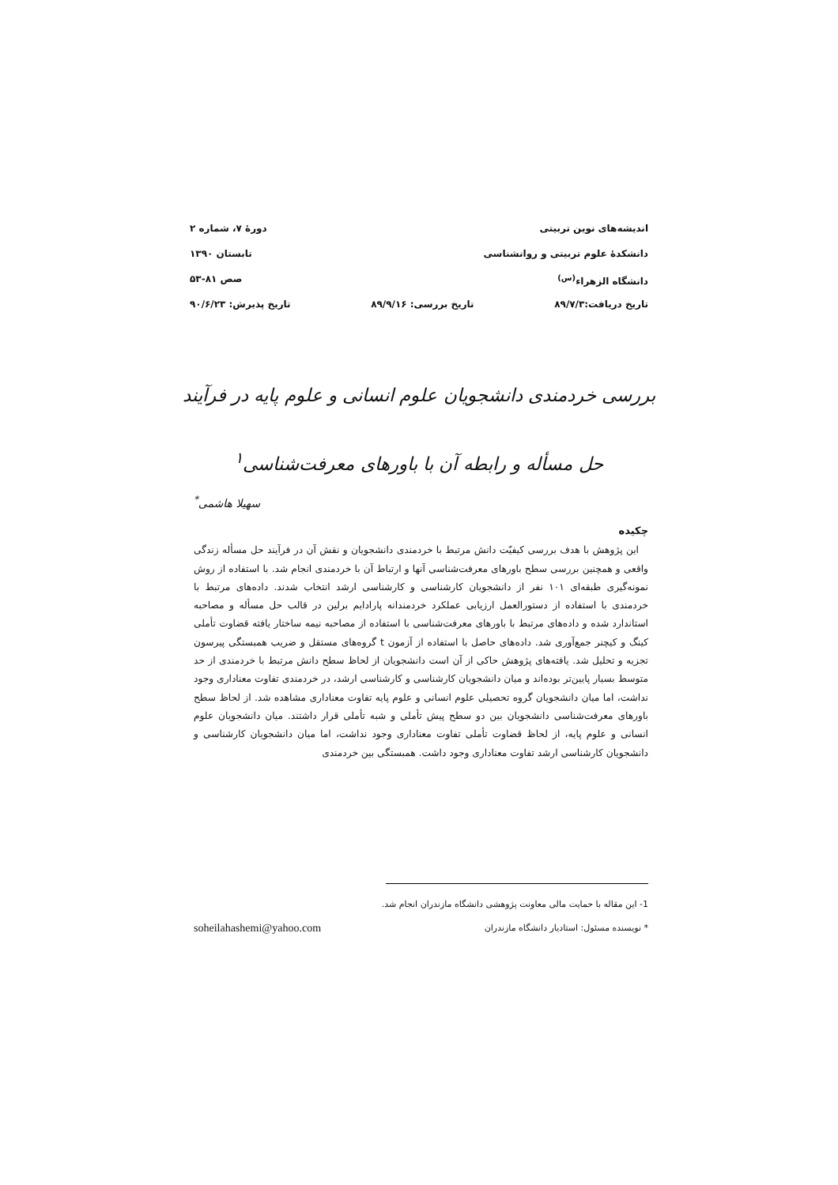اندیشه‌های نوین تربیتی دورهٔ ۷، شماره ۲
دانشکدهٔ علوم تربیتی و روانشناسی تابستان ۱۳۹۰
دانشگاه الزهراء<sup>(س)</sup> صص ۸۱-۵۳
تاریخ دریافت:۸۹/۷/۳ تاریخ بررسی: ۸۹/۹/۱۶ تاریخ پذیرش: ۹۰/۶/۲۳
بررسی خردمندی دانشجویان علوم انسانی و علوم پایه در فرآیند حل مسأله و رابطه آن با باورهای معرفت‌شناسی<sup>۱</sup>
سهیلا هاشمی<sup>*</sup>
چکیده
این پژوهش با هدف بررسی کیفیّت دانش مرتبط با خردمندی دانشجویان و نقش آن در فرآیند حل مسأله زندگی واقعی و همچنین بررسی سطح باورهای معرفت‌شناسی آنها و ارتباط آن با خردمندی انجام شد. با استفاده از روش نمونه‌گیری طبقه‌ای ۱۰۱ نفر از دانشجویان کارشناسی و کارشناسی ارشد انتخاب شدند. داده‌های مرتبط با خردمندی با استفاده از دستورالعمل ارزیابی عملکرد خردمندانه پارادایم برلین در قالب حل مسأله و مصاحبه استاندارد شده و داده‌های مرتبط با باورهای معرفت‌شناسی با استفاده از مصاحبه نیمه ساختار یافته قضاوت تأملی کینگ و کیچنر جمع‌آوری شد. داده‌های حاصل با استفاده از آزمون t گروه‌های مستقل و ضریب همبستگی پیرسون تجزیه و تحلیل شد. یافته‌های پژوهش حاکی از آن است دانشجویان از لحاظ سطح دانش مرتبط با خردمندی از حد متوسط بسیار پایین‌تر بوده‌اند و میان دانشجویان کارشناسی و کارشناسی ارشد، در خردمندی تفاوت معناداری وجود نداشت، اما میان دانشجویان گروه تحصیلی علوم انسانی و علوم پایه تفاوت معناداری مشاهده شد. از لحاظ سطح باورهای معرفت‌شناسی دانشجویان بین دو سطح پیش تأملی و شبه تأملی قرار داشتند. میان دانشجویان علوم انسانی و علوم پایه، از لحاظ قضاوت تأملی تفاوت معناداری وجود نداشت، اما میان دانشجویان کارشناسی و دانشجویان کارشناسی ارشد تفاوت معناداری وجود داشت. همبستگی بین خردمندی
1- این مقاله با حمایت مالی معاونت پژوهشی دانشگاه مازندران انجام شد.
* نویسنده مسئول: استادیار دانشگاه مازندران soheilahashemi@yahoo.com